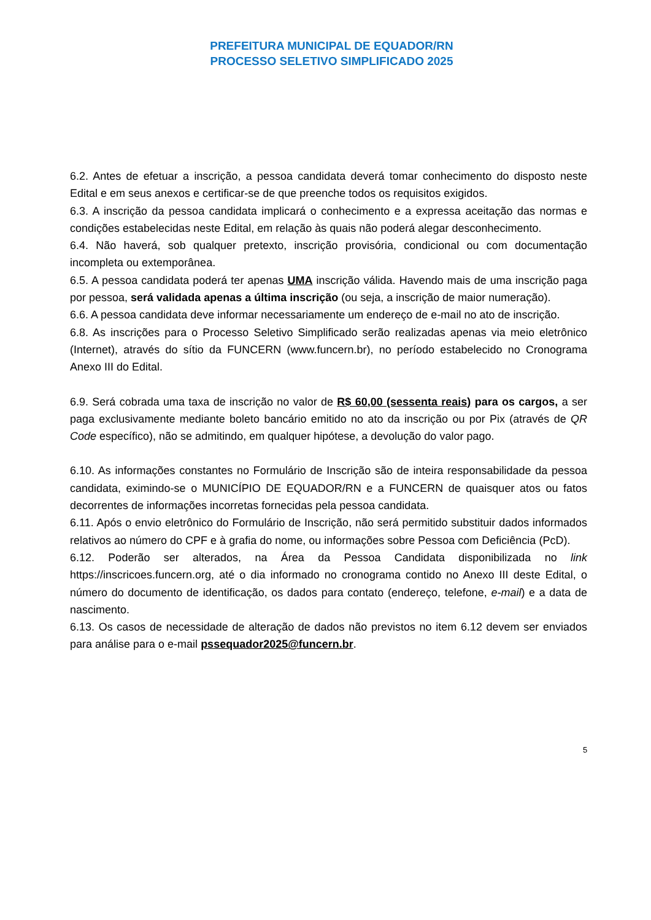PREFEITURA MUNICIPAL DE EQUADOR/RN
PROCESSO SELETIVO SIMPLIFICADO 2025
6.2. Antes de efetuar a inscrição, a pessoa candidata deverá tomar conhecimento do disposto neste Edital e em seus anexos e certificar-se de que preenche todos os requisitos exigidos.
6.3. A inscrição da pessoa candidata implicará o conhecimento e a expressa aceitação das normas e condições estabelecidas neste Edital, em relação às quais não poderá alegar desconhecimento.
6.4. Não haverá, sob qualquer pretexto, inscrição provisória, condicional ou com documentação incompleta ou extemporânea.
6.5. A pessoa candidata poderá ter apenas UMA inscrição válida. Havendo mais de uma inscrição paga por pessoa, será validada apenas a última inscrição (ou seja, a inscrição de maior numeração).
6.6. A pessoa candidata deve informar necessariamente um endereço de e-mail no ato de inscrição.
6.8. As inscrições para o Processo Seletivo Simplificado serão realizadas apenas via meio eletrônico (Internet), através do sítio da FUNCERN (www.funcern.br), no período estabelecido no Cronograma Anexo III do Edital.
6.9. Será cobrada uma taxa de inscrição no valor de R$ 60,00 (sessenta reais) para os cargos, a ser paga exclusivamente mediante boleto bancário emitido no ato da inscrição ou por Pix (através de QR Code específico), não se admitindo, em qualquer hipótese, a devolução do valor pago.
6.10. As informações constantes no Formulário de Inscrição são de inteira responsabilidade da pessoa candidata, eximindo-se o MUNICÍPIO DE EQUADOR/RN e a FUNCERN de quaisquer atos ou fatos decorrentes de informações incorretas fornecidas pela pessoa candidata.
6.11. Após o envio eletrônico do Formulário de Inscrição, não será permitido substituir dados informados relativos ao número do CPF e à grafia do nome, ou informações sobre Pessoa com Deficiência (PcD).
6.12. Poderão ser alterados, na Área da Pessoa Candidata disponibilizada no link https://inscricoes.funcern.org, até o dia informado no cronograma contido no Anexo III deste Edital, o número do documento de identificação, os dados para contato (endereço, telefone, e-mail) e a data de nascimento.
6.13. Os casos de necessidade de alteração de dados não previstos no item 6.12 devem ser enviados para análise para o e-mail pssequador2025@funcern.br.
5